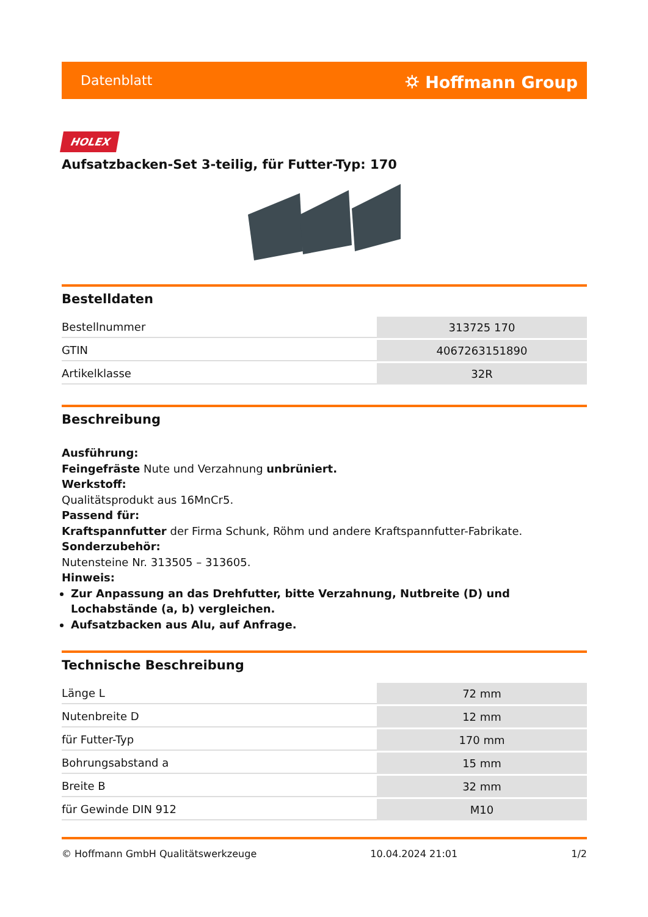Datenblatt ⛭ Hoffmann Group
HOLEX
Aufsatzbacken-Set 3-teilig, für Futter-Typ: 170
Bestelldaten
| Bestellnummer | 313725 170 |
| GTIN | 4067263151890 |
| Artikelklasse | 32R |
Beschreibung
Ausführung:
Feingefräste Nute und Verzahnung unbrüniert.
Werkstoff:
Qualitätsprodukt aus 16MnCr5.
Passend für:
Kraftspannfutter der Firma Schunk, Röhm und andere Kraftspannfutter-Fabrikate.
Sonderzubehör:
Nutensteine Nr. 313505 – 313605.
Hinweis:
Zur Anpassung an das Drehfutter, bitte Verzahnung, Nutbreite (D) und Lochabstände (a, b) vergleichen.
Aufsatzbacken aus Alu, auf Anfrage.
Technische Beschreibung
| Länge L | 72 mm |
| Nutenbreite D | 12 mm |
| für Futter-Typ | 170 mm |
| Bohrungsabstand a | 15 mm |
| Breite B | 32 mm |
| für Gewinde DIN 912 | M10 |
© Hoffmann GmbH Qualitätswerkzeuge 10.04.2024 21:01 1/2